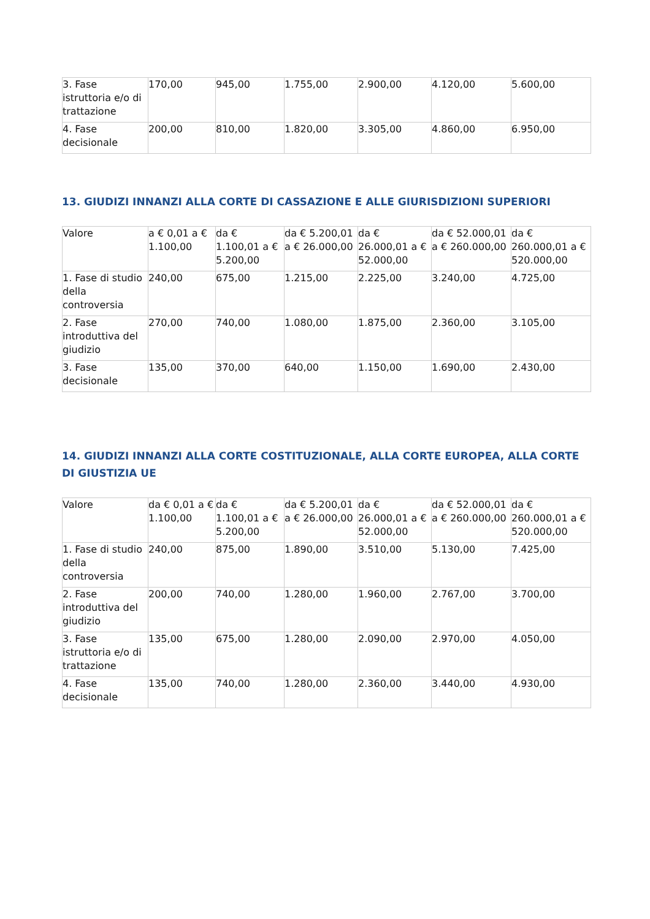| 3. Fase istruttoria e/o di trattazione | 170,00 | 945,00 | 1.755,00 | 2.900,00 | 4.120,00 | 5.600,00 |
| 4. Fase decisionale | 200,00 | 810,00 | 1.820,00 | 3.305,00 | 4.860,00 | 6.950,00 |
13. GIUDIZI INNANZI ALLA CORTE DI CASSAZIONE E ALLE GIURISDIZIONI SUPERIORI
| Valore | a € 0,01 a € 1.100,00 | da € 1.100,01 a € 5.200,00 | da € 5.200,01 a € 26.000,00 | da € 26.000,01 a € 52.000,00 | da € 52.000,01 a € 260.000,00 | da € 260.000,01 a € 520.000,00 |
| 1. Fase di studio della controversia | 240,00 | 675,00 | 1.215,00 | 2.225,00 | 3.240,00 | 4.725,00 |
| 2. Fase introduttiva del giudizio | 270,00 | 740,00 | 1.080,00 | 1.875,00 | 2.360,00 | 3.105,00 |
| 3. Fase decisionale | 135,00 | 370,00 | 640,00 | 1.150,00 | 1.690,00 | 2.430,00 |
14. GIUDIZI INNANZI ALLA CORTE COSTITUZIONALE, ALLA CORTE EUROPEA, ALLA CORTE DI GIUSTIZIA UE
| Valore | da € 0,01 a € 1.100,00 | da € 1.100,01 a € 5.200,00 | da € 5.200,01 a € 26.000,00 | da € 26.000,01 a € 52.000,00 | da € 52.000,01 a € 260.000,00 | da € 260.000,01 a € 520.000,00 |
| 1. Fase di studio della controversia | 240,00 | 875,00 | 1.890,00 | 3.510,00 | 5.130,00 | 7.425,00 |
| 2. Fase introduttiva del giudizio | 200,00 | 740,00 | 1.280,00 | 1.960,00 | 2.767,00 | 3.700,00 |
| 3. Fase istruttoria e/o di trattazione | 135,00 | 675,00 | 1.280,00 | 2.090,00 | 2.970,00 | 4.050,00 |
| 4. Fase decisionale | 135,00 | 740,00 | 1.280,00 | 2.360,00 | 3.440,00 | 4.930,00 |